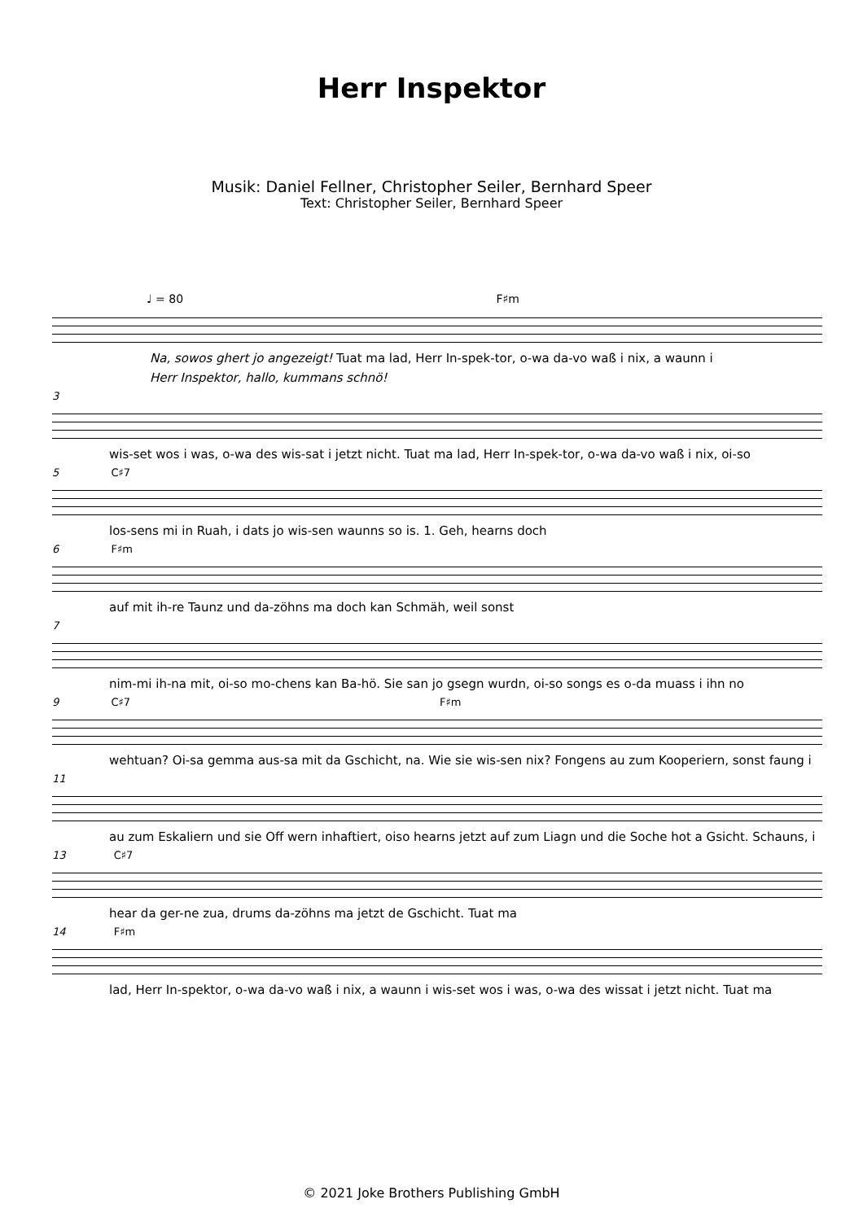Herr Inspektor
Musik: Daniel Fellner, Christopher Seiler, Bernhard Speer
Text: Christopher Seiler, Bernhard Speer
♩ = 80 F♯m
Na, sowos ghert jo angezeigt! Tuat ma lad, Herr In-spek-tor, o-wa da-vo waß i nix, a waunn i
Herr Inspektor, hallo, kummans schnö!
3
wis-set wos i was, o-wa des wis-sat i jetzt nicht. Tuat ma lad, Herr In-spek-tor, o-wa da-vo waß i nix, oi-so
5 C♯7
los-sens mi in Ruah, i dats jo wis-sen waunns so is. 1. Geh, hearns doch
6 F♯m
auf mit ih-re Taunz und da-zöhns ma doch kan Schmäh, weil sonst
7
nim-mi ih-na mit, oi-so mo-chens kan Ba-hö. Sie san jo gsegn wurdn, oi-so songs es o-da muass i ihn no
9 C♯7 F♯m
wehtuan? Oi-sa gemma aus-sa mit da Gschicht, na. Wie sie wis-sen nix? Fongens au zum Kooperiern, sonst faung i
11
au zum Eskaliern und sie Off wern inhaftiert, oiso hearns jetzt auf zum Liagn und die Soche hot a Gsicht. Schauns, i
13 C♯7
hear da ger-ne zua, drums da-zöhns ma jetzt de Gschicht. Tuat ma
14 F♯m
lad, Herr In-spektor, o-wa da-vo waß i nix, a waunn i wis-set wos i was, o-wa des wissat i jetzt nicht. Tuat ma
© 2021 Joke Brothers Publishing GmbH